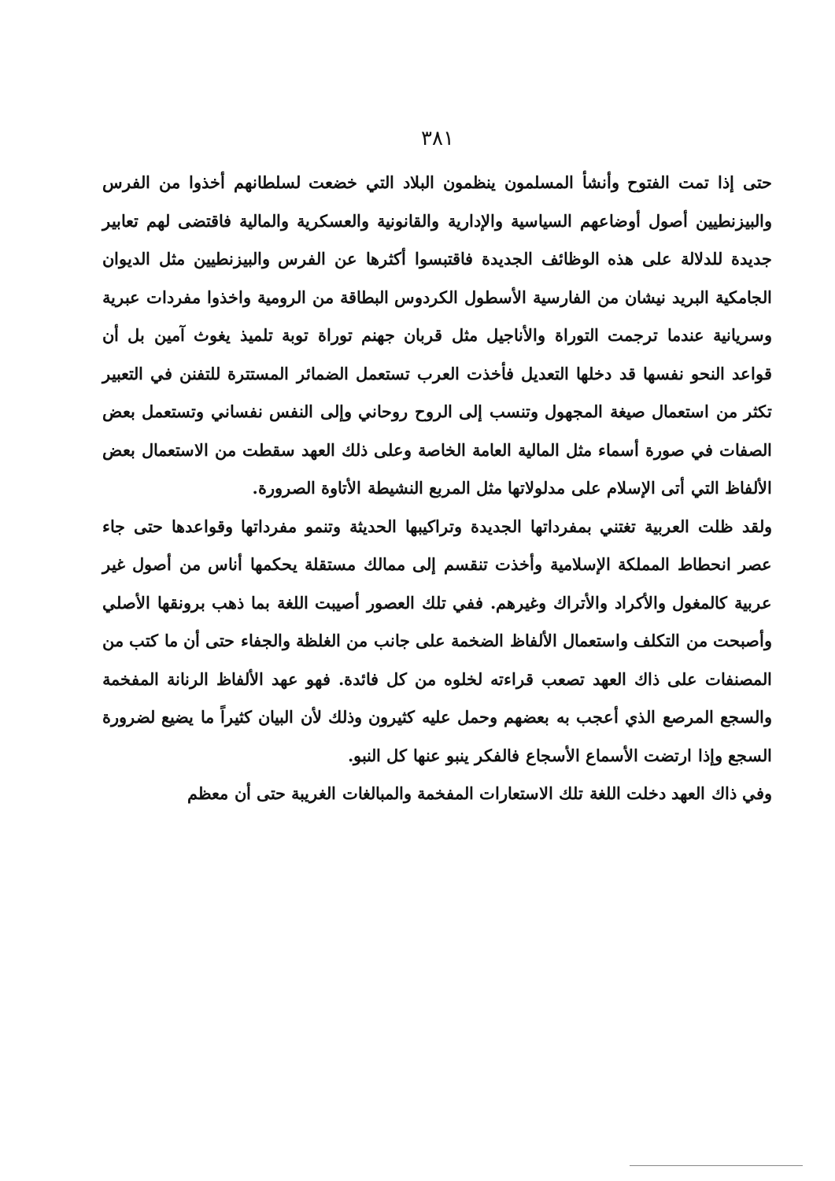٣٨١
حتى إذا تمت الفتوح وأنشأ المسلمون ينظمون البلاد التي خضعت لسلطانهم أخذوا من الفرس والبيزنطيين أصول أوضاعهم السياسية والإدارية والقانونية والعسكرية والمالية فاقتضى لهم تعابير جديدة للدلالة على هذه الوظائف الجديدة فاقتبسوا أكثرها عن الفرس والبيزنطيين مثل الديوان الجامكية البريد نيشان من الفارسية الأسطول الكردوس البطاقة من الرومية واخذوا مفردات عبرية وسريانية عندما ترجمت التوراة والأناجيل مثل قربان جهنم توراة توبة تلميذ يغوث آمين بل أن قواعد النحو نفسها قد دخلها التعديل فأخذت العرب تستعمل الضمائر المستترة للتفنن في التعبير تكثر من استعمال صيغة المجهول وتنسب إلى الروح روحاني وإلى النفس نفساني وتستعمل بعض الصفات في صورة أسماء مثل المالية العامة الخاصة وعلى ذلك العهد سقطت من الاستعمال بعض الألفاظ التي أتى الإسلام على مدلولاتها مثل المربع النشيطة الأتاوة الصرورة.
ولقد ظلت العربية تغتني بمفرداتها الجديدة وتراكيبها الحديثة وتنمو مفرداتها وقواعدها حتى جاء عصر انحطاط المملكة الإسلامية وأخذت تنقسم إلى ممالك مستقلة يحكمها أناس من أصول غير عربية كالمغول والأكراد والأتراك وغيرهم. ففي تلك العصور أصيبت اللغة بما ذهب برونقها الأصلي وأصبحت من التكلف واستعمال الألفاظ الضخمة على جانب من الغلظة والجفاء حتى أن ما كتب من المصنفات على ذاك العهد تصعب قراءته لخلوه من كل فائدة. فهو عهد الألفاظ الرنانة المفخمة والسجع المرصع الذي أعجب به بعضهم وحمل عليه كثيرون وذلك لأن البيان كثيراً ما يضيع لضرورة السجع وإذا ارتضت الأسماع الأسجاع فالفكر ينبو عنها كل النبو.
وفي ذاك العهد دخلت اللغة تلك الاستعارات المفخمة والمبالغات الغريبة حتى أن معظم